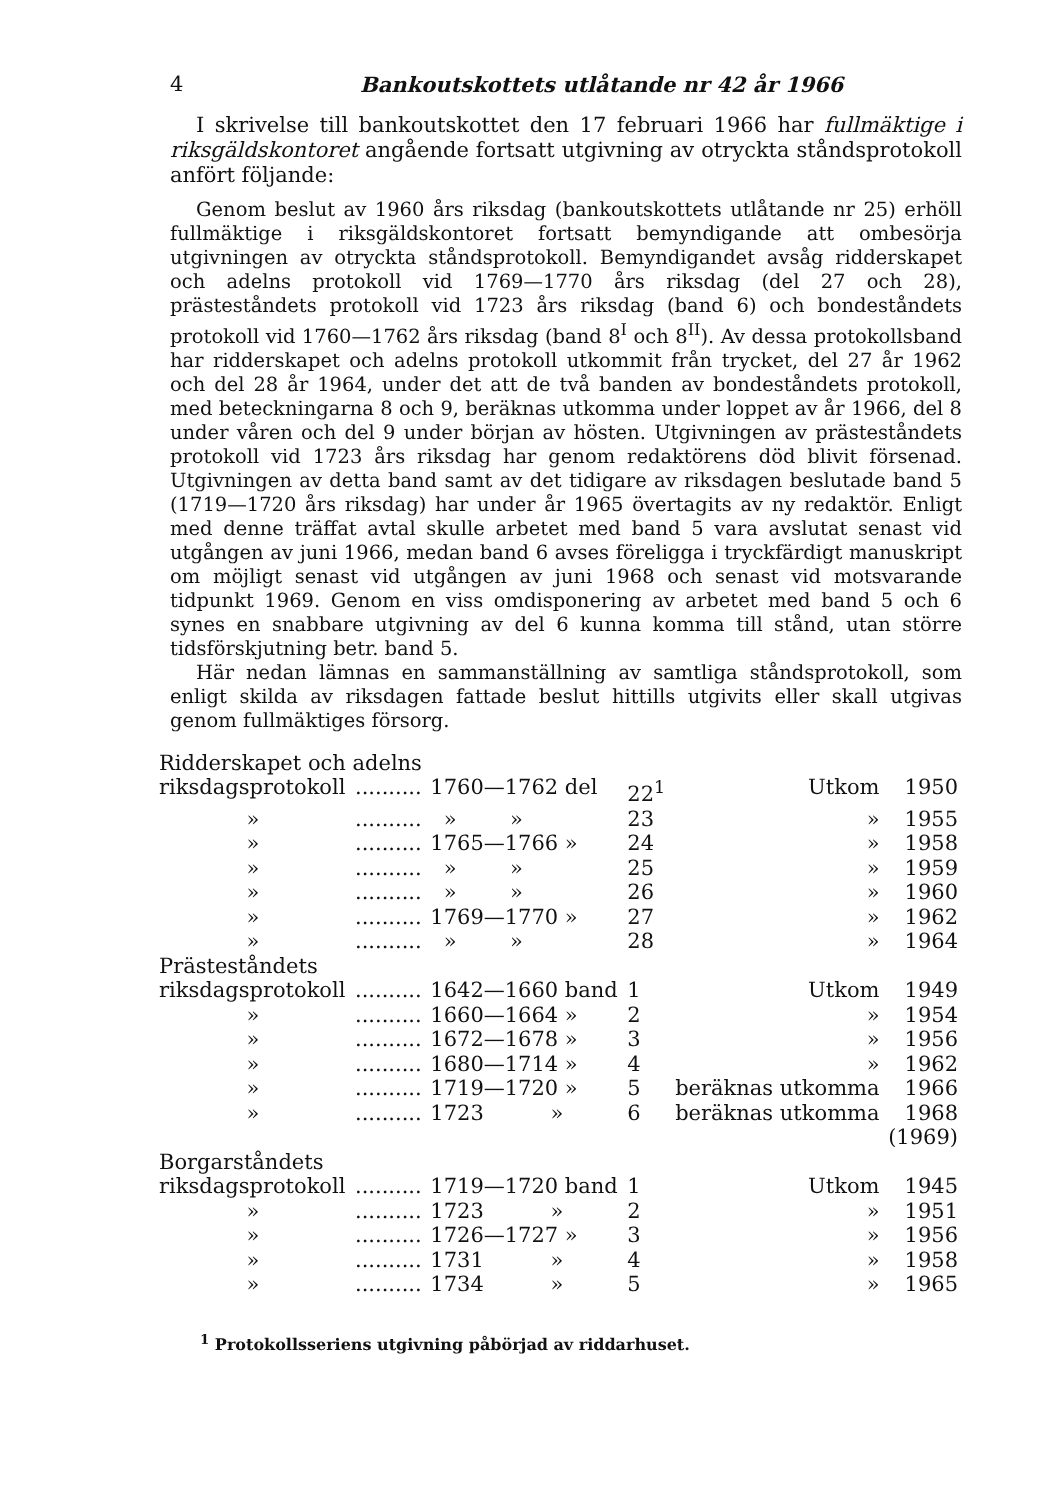4 Bankoutskottets utlåtande nr 42 år 1966
I skrivelse till bankoutskottet den 17 februari 1966 har fullmäktige i riksgäldskontoret angående fortsatt utgivning av otryckta ståndsprotokoll anfört följande:
Genom beslut av 1960 års riksdag (bankoutskottets utlåtande nr 25) erhöll fullmäktige i riksgäldskontoret fortsatt bemyndigande att ombesörja utgivningen av otryckta ståndsprotokoll. Bemyndigandet avsåg ridderskapet och adelns protokoll vid 1769—1770 års riksdag (del 27 och 28), prästeståndets protokoll vid 1723 års riksdag (band 6) och bondeståndets protokoll vid 1760—1762 års riksdag (band 8<sup>I</sup> och 8<sup>II</sup>). Av dessa protokollsband har ridderskapet och adelns protokoll utkommit från trycket, del 27 år 1962 och del 28 år 1964, under det att de två banden av bondeståndets protokoll, med beteckningarna 8 och 9, beräknas utkomma under loppet av år 1966, del 8 under våren och del 9 under början av hösten. Utgivningen av prästeståndets protokoll vid 1723 års riksdag har genom redaktörens död blivit försenad. Utgivningen av detta band samt av det tidigare av riksdagen beslutade band 5 (1719—1720 års riksdag) har under år 1965 övertagits av ny redaktör. Enligt med denne träffat avtal skulle arbetet med band 5 vara avslutat senast vid utgången av juni 1966, medan band 6 avses föreligga i tryckfärdigt manuskript om möjligt senast vid utgången av juni 1968 och senast vid motsvarande tidpunkt 1969. Genom en viss omdisponering av arbetet med band 5 och 6 synes en snabbare utgivning av del 6 kunna komma till stånd, utan större tidsförskjutning betr. band 5.
Här nedan lämnas en sammanställning av samtliga ståndsprotokoll, som enligt skilda av riksdagen fattade beslut hittills utgivits eller skall utgivas genom fullmäktiges försorg.
| Ridderskapet och adelns | | | | | |
| riksdagsprotokoll | .......... | 1760—1762 del | 22<sup>1</sup> | Utkom | 1950 |
| » | .......... | » » | 23 | » | 1955 |
| » | .......... | 1765—1766 » | 24 | » | 1958 |
| » | .......... | » » | 25 | » | 1959 |
| » | .......... | » » | 26 | » | 1960 |
| » | .......... | 1769—1770 » | 27 | » | 1962 |
| » | .......... | » » | 28 | » | 1964 |
| Prästeståndets | | | | | |
| riksdagsprotokoll | .......... | 1642—1660 band | 1 | Utkom | 1949 |
| » | .......... | 1660—1664 » | 2 | » | 1954 |
| » | .......... | 1672—1678 » | 3 | » | 1956 |
| » | .......... | 1680—1714 » | 4 | » | 1962 |
| » | .......... | 1719—1720 » | 5 | beräknas utkomma | 1966 |
| » | .......... | 1723 » | 6 | beräknas utkomma | 1968 (1969) |
| Borgarståndets | | | | | |
| riksdagsprotokoll | .......... | 1719—1720 band | 1 | Utkom | 1945 |
| » | .......... | 1723 » | 2 | » | 1951 |
| » | .......... | 1726—1727 » | 3 | » | 1956 |
| » | .......... | 1731 » | 4 | » | 1958 |
| » | .......... | 1734 » | 5 | » | 1965 |
<sup>1</sup> Protokollsseriens utgivning påbörjad av riddarhuset.